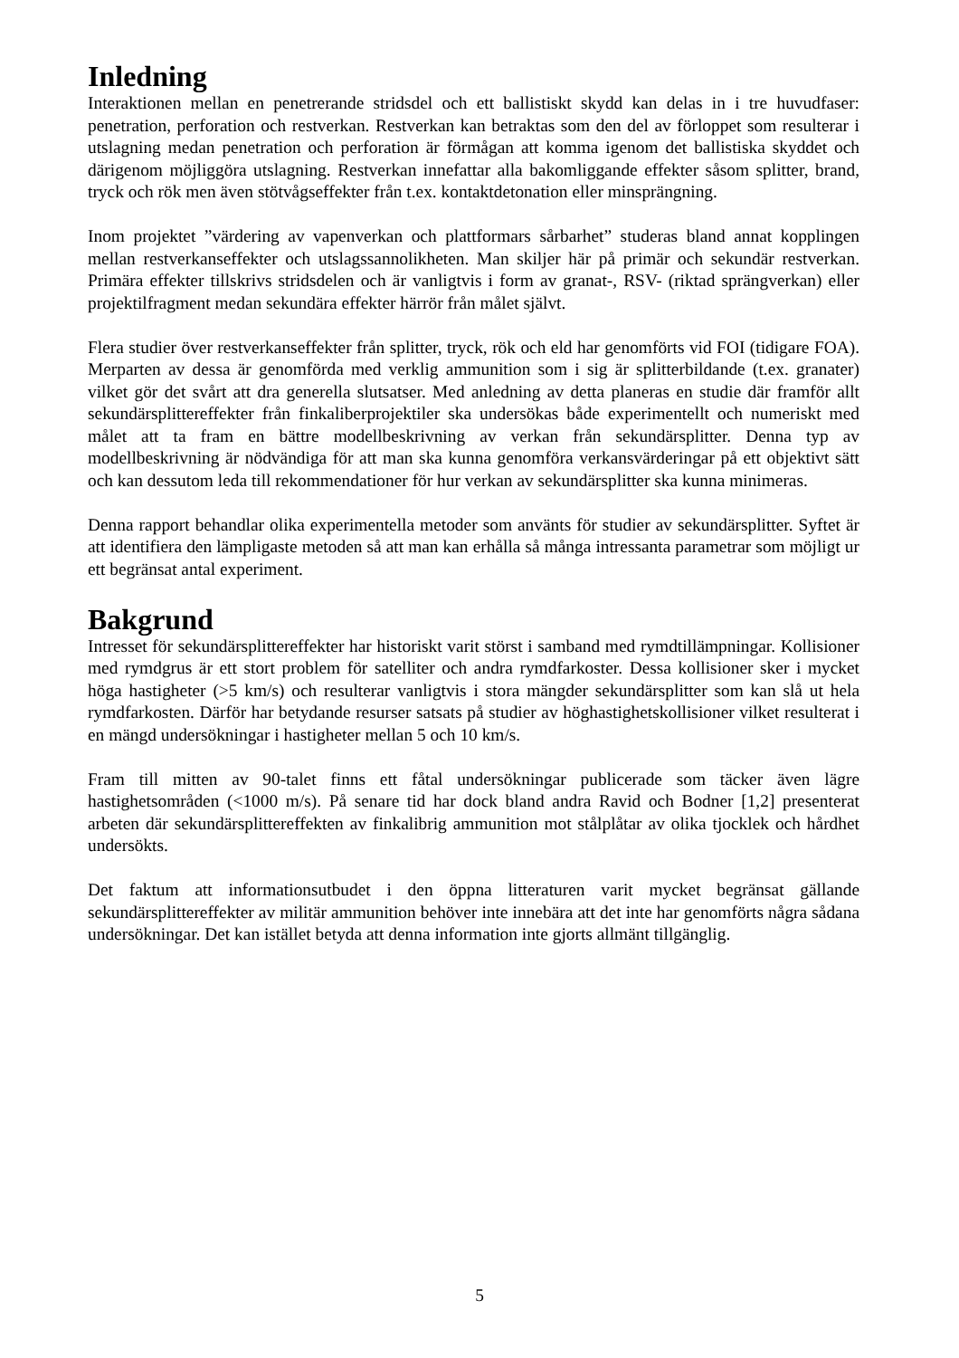Inledning
Interaktionen mellan en penetrerande stridsdel och ett ballistiskt skydd kan delas in i tre huvudfaser: penetration, perforation och restverkan. Restverkan kan betraktas som den del av förloppet som resulterar i utslagning medan penetration och perforation är förmågan att komma igenom det ballistiska skyddet och därigenom möjliggöra utslagning. Restverkan innefattar alla bakomliggande effekter såsom splitter, brand, tryck och rök men även stötvågseffekter från t.ex. kontaktdetonation eller minsprängning.
Inom projektet ”värdering av vapenverkan och plattformars sårbarhet” studeras bland annat kopplingen mellan restverkanseffekter och utslagssannolikheten. Man skiljer här på primär och sekundär restverkan. Primära effekter tillskrivs stridsdelen och är vanligtvis i form av granat-, RSV- (riktad sprängverkan) eller projektilfragment medan sekundära effekter härrör från målet självt.
Flera studier över restverkanseffekter från splitter, tryck, rök och eld har genomförts vid FOI (tidigare FOA). Merparten av dessa är genomförda med verklig ammunition som i sig är splitterbildande (t.ex. granater) vilket gör det svårt att dra generella slutsatser. Med anledning av detta planeras en studie där framför allt sekundärsplittereffekter från finkaliberprojektiler ska undersökas både experimentellt och numeriskt med målet att ta fram en bättre modellbeskrivning av verkan från sekundärsplitter. Denna typ av modellbeskrivning är nödvändiga för att man ska kunna genomföra verkansvärderingar på ett objektivt sätt och kan dessutom leda till rekommendationer för hur verkan av sekundärsplitter ska kunna minimeras.
Denna rapport behandlar olika experimentella metoder som använts för studier av sekundärsplitter. Syftet är att identifiera den lämpligaste metoden så att man kan erhålla så många intressanta parametrar som möjligt ur ett begränsat antal experiment.
Bakgrund
Intresset för sekundärsplittereffekter har historiskt varit störst i samband med rymdtillämpningar. Kollisioner med rymdgrus är ett stort problem för satelliter och andra rymdfarkoster. Dessa kollisioner sker i mycket höga hastigheter (>5 km/s) och resulterar vanligtvis i stora mängder sekundärsplitter som kan slå ut hela rymdfarkosten. Därför har betydande resurser satsats på studier av höghastighetskollisioner vilket resulterat i en mängd undersökningar i hastigheter mellan 5 och 10 km/s.
Fram till mitten av 90-talet finns ett fåtal undersökningar publicerade som täcker även lägre hastighetsområden (<1000 m/s). På senare tid har dock bland andra Ravid och Bodner [1,2] presenterat arbeten där sekundärsplittereffekten av finkalibrig ammunition mot stålplåtar av olika tjocklek och hårdhet undersökts.
Det faktum att informationsutbudet i den öppna litteraturen varit mycket begränsat gällande sekundärsplittereffekter av militär ammunition behöver inte innebära att det inte har genomförts några sådana undersökningar. Det kan istället betyda att denna information inte gjorts allmänt tillgänglig.
5